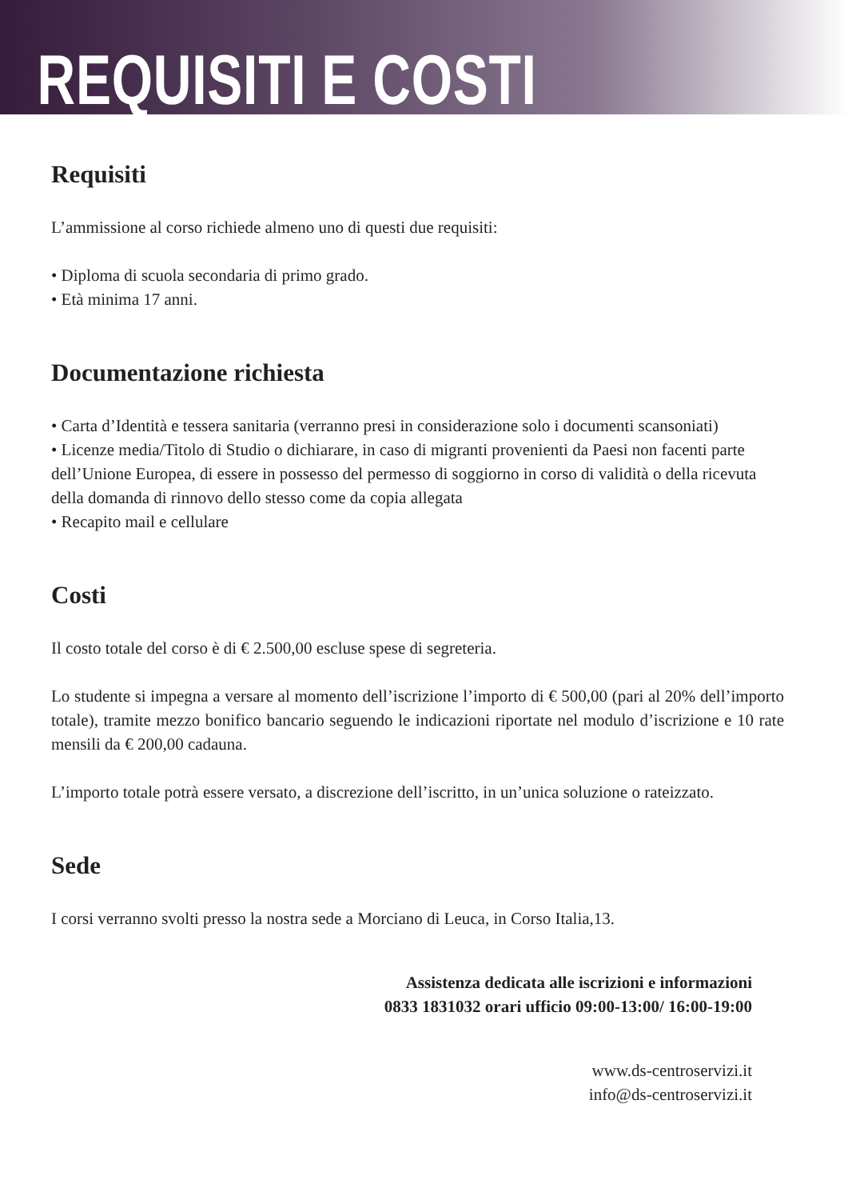REQUISITI E COSTI
Requisiti
L’ammissione al corso richiede almeno uno di questi due requisiti:
• Diploma di scuola secondaria di primo grado.
• Età minima 17 anni.
Documentazione richiesta
• Carta d’Identità e tessera sanitaria (verranno presi in considerazione solo i documenti scansoniati)
• Licenze media/Titolo di Studio o dichiarare, in caso di migranti provenienti da Paesi non facenti parte dell’Unione Europea, di essere in possesso del permesso di soggiorno in corso di validità o della ricevuta della domanda di rinnovo dello stesso come da copia allegata
• Recapito mail e cellulare
Costi
Il costo totale del corso è di € 2.500,00 escluse spese di segreteria.
Lo studente si impegna a versare al momento dell’iscrizione l’importo di € 500,00 (pari al 20% dell’importo totale), tramite mezzo bonifico bancario seguendo le indicazioni riportate nel modulo d’iscrizione e 10 rate mensili da € 200,00 cadauna.
L’importo totale potrà essere versato, a discrezione dell’iscritto, in un’unica soluzione o rateizzato.
Sede
I corsi verranno svolti presso la nostra sede a Morciano di Leuca, in Corso Italia,13.
Assistenza dedicata alle iscrizioni e informazioni
0833 1831032 orari ufficio 09:00-13:00/ 16:00-19:00
www.ds-centroservizi.it
info@ds-centroservizi.it